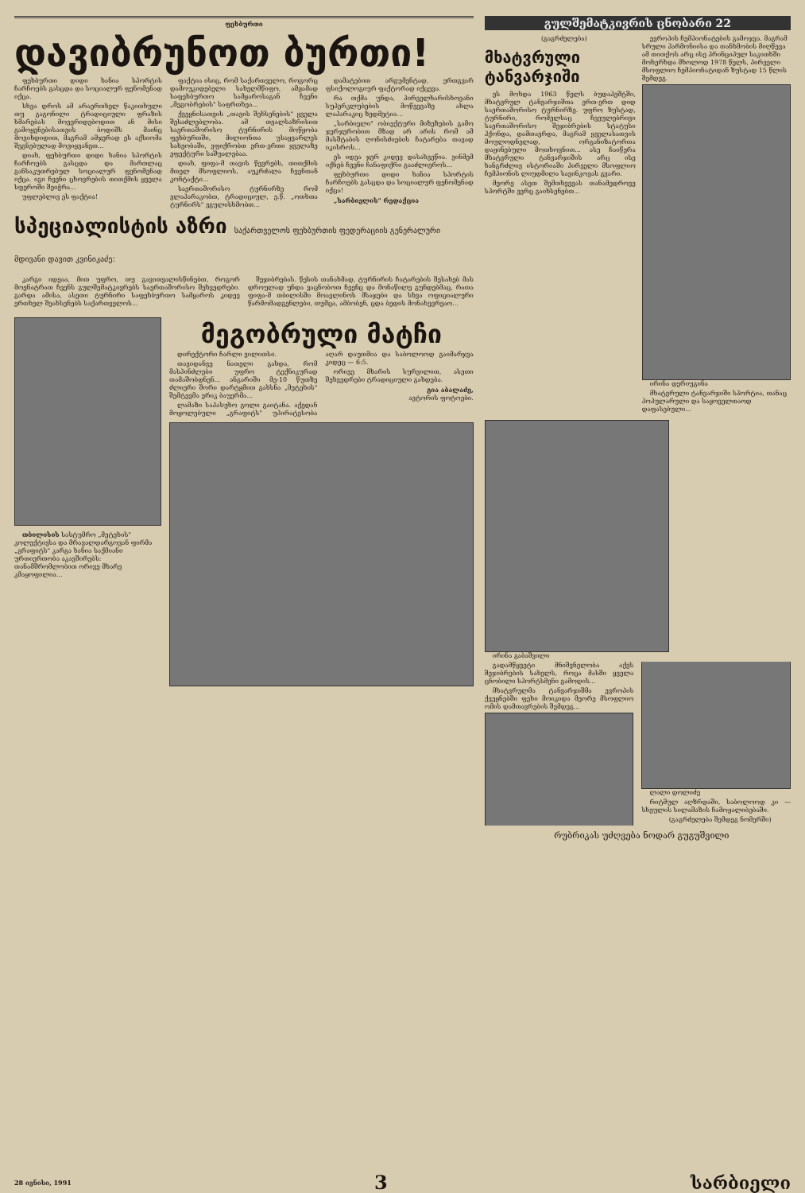ფეხბურთი
დავიბრუნოთ ბურთი!
ფეხბურთი დიდი ხანია სპორტის ჩარჩოებს გასცდა და სოციალურ ფენომენად იქცა.
სხვა დროს ამ არაერთხელ წაკითხული თუ გაგონილი ტრადიციული ფრაზის ხმარებას მოვერიდებოდით ან მისი გამოყენებისათვის ბოდიშს მაინც მოვიხდიდით, მაგრამ ამჯერად ეს აქსიომა შეგნებულად მოვიყვანეთ...
დიახ, ფეხბურთი დიდი ხანია სპორტის ჩარჩოებს გასცდა და მართლაც განსაკუთრებულ სოციალურ ფენომენად იქცა. იგი ჩვენი ცხოვრების თითქმის ყველა სფეროში შეიჭრა...
უფლებლივ ეს ფაქტია!
ფაქტია ისიც, რომ საქართველო, როგორც დამოუკიდებელი სახელმწიფო, ამჟამად საფეხბურთო სამყაროსაგან ჩვენი „მეგობრების" საფრთხეა...
ქვეყნისათვის „თავის შეხსენების" ყველა შესაძლებლობა. ამ თვალსაზრისით საერთაშორისო ტურნირის მოწყობა ფეხბურთში, მილიონთა უსაყვარლეს სახეობაში, ვფიქრობთ ერთ-ერთი ყველაზე ეფექტური საშუალებაა.
დიახ, ფიფა-მ თავის წევრებს, თითქმის მთელ მსოფლიოს, აუკრძალა ჩვენთან კონტაქტი...
საერთაშორისო ტურნირზე რომ ვლაპარაკობთ, ტრადიციულ, ე.წ. „ოთხთა ტურნირს" ვგულისხმობთ...
დამატებით არგუმენტად, ერთგვარ ფსიქოლოგიურ ფაქტორად იქცევა.
რა თქმა უნდა, პირველხარისხოვანი სუპერკლუბების მოწვევაზე ახლა ლაპარაკიც ზედმეტია...
„სარბიელი" ობიექტური მიზეზების გამო ჯერჯერობით მზად არ არის რომ ამ მასშტაბის ღონისძიების ჩატარება თავად იკისროს...
ეს იდეა ჯერ კიდევ დასახვეწია. ვინმემ იქნებ ჩვენი ჩანაფიქრი გააძლიეროს...
ფეხბურთი დიდი ხანია სპორტის ჩარჩოებს გასცდა და სოციალურ ფენომენად იქცა!
„სარბიელის" რედაქცია
სპეციალისტის აზრი საქართველოს ფეხბურთის ფედერაციის გენერალური მდივანი დავით კვინიკაძე:
კარგი იდეაა, მით უფრო, თუ გავითვალისწინებთ, როგორ მოენატრათ ჩვენს გულშემატკივრებს საერთაშორისო შეხვედრები. გარდა ამისა, ასეთი ტურნირი საფეხბურთო სამყაროს კიდევ ერთხელ შეახსენებს საქართველოს...
შეჯიბრებას. წესის თანახმად, ტურნირის ჩატარების შესახებ მას დროულად უნდა ვაცნობოთ ჩვენც და მონაწილე გუნდებმაც, რათა ფიფა-მ თბილისში მოავლინოს მსაჯები და სხვა ოფიციალური წარმომადგენლები, თუმცა, ამბობენ, ცდა ბედის მონახევრეაო...
თბილისის სასტუმრო „მეტეხის" კოლექტივსა და მრავალდარგოვან ფირმა „გრაფიტს" კარგა ხანია საქმიანი ურთიერთობა აკავშირებს: თანამშრომლობით ორივე მხარე კმაყოფილია...
მეგობრული მატჩი
დირექტორი ჩარლი ვილითსი.
თავიდანვე ნათელი გახდა, რომ მასპინძლები უფრო ტექნიკურად თამაშობდნენ... ანგარიში მე-10 წუთზე ძლიერი შორი დარტყმით გახსნა „მეტეხის" შემტევმა ერიკ ბაუერმა...
ლამაზი საპასუხო გოლი გაიტანა. აქედან მოყოლებული „გრაფიტს" უპირატესობა აღარ დაუთმია და საბოლოოდ გაიმარჯვა კიდეც — 6:5.
ორივე მხარის სურვილით, ასეთი შეხვედრები ტრადიციული გახდება.
გია აბალაძე,
ავტორის ფოტოები.
გულშემატკივრის ცნობარი 22
(გაგრძელება)
მხატვრული ტანვარჯიში
ეს მოხდა 1963 წელს ბუდაპეშტში, მხატვრულ ტანვარჯიშთა ერთ-ერთ დიდ საერთაშორისო ტურნირზე. უფრო ზუსტად, ტურნირი, რომელსაც ჩვეულებრივი საერთაშორისო შეჯიბრების სტატუსი ჰქონდა, დამთავრდა, მაგრამ ყველასათვის მოულოდნელად, ორგანიზატორთა დაჟინებული მოთხოვნით... ასე ჩაიწერა მხატვრული ტანვარჯიშის არც ისე ხანგრძლივ ისტორიაში პირველი მსოფლიო ჩემპიონის ლიუდმილა სავინკოვას გვარი.
მეორე ასეთ შემთხვევას თანამედროვე სპორტში ვერც გაიხსენებთ...
ევროპის ჩემპიონატების გამოჯვა. მაგრამ სრული ჰარმონიისა და თანხმობის მიღწევა ამ თითქოს არც ისე პრინციპულ საკითხში მოხერხდა მხოლოდ 1978 წელს, პირველი მსოფლიო ჩემპიონატიდან ზუსტად 15 წლის შემდეგ.
ირინა დერიუგინა
მხატვრული ტანვარჯიში სპორტია, თანაც პოპულარული და საყოველთაოდ დაფასებული...
ირინა გაბაშვილი
გადამწყვეტი მნიშვნელობა აქვს შეჯიბრების სახელს, როცა მასში ყველა ცნობილი სპორტსმენი გამოდის...
მხატვრულმა ტანვარჯიშმა ევროპის ქვეყნებში ფეხი მოიკიდა მეორე მსოფლიო ომის დამთავრების შემდეგ...
ლალი დოლიძე
რიტმულ აღზრდაში, საბოლოოდ კი — სხეულის სილამაზის ჩამოყალიბებაში.
(გაგრძელება შემდეგ ნომერში)
რუბრიკას უძღვება ნოდარ გუგუშვილი
28 ივნისი, 1991 3 სარბიელი